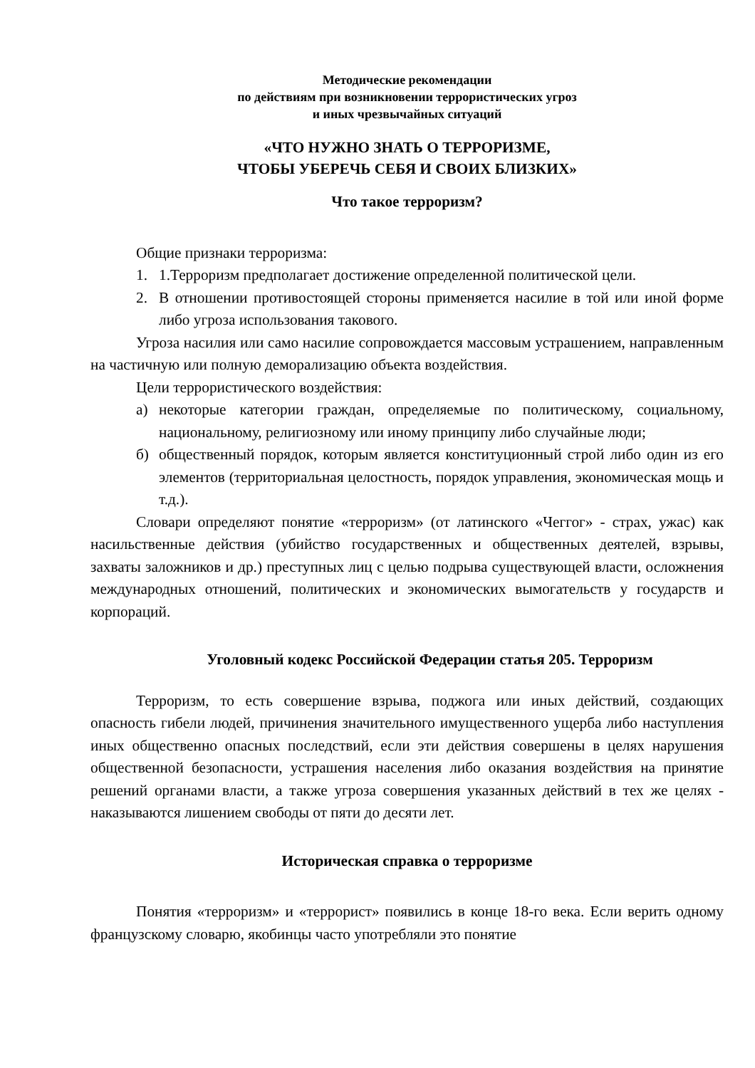Методические рекомендации
по действиям при возникновении террористических угроз
и иных чрезвычайных ситуаций
«ЧТО НУЖНО ЗНАТЬ О ТЕРРОРИЗМЕ,
ЧТОБЫ УБЕРЕЧЬ СЕБЯ И СВОИХ БЛИЗКИХ»
Что такое терроризм?
Общие признаки терроризма:
1. 1.Терроризм предполагает достижение определенной политической цели.
2. В отношении противостоящей стороны применяется насилие в той или иной форме либо угроза использования такового.
Угроза насилия или само насилие сопровождается массовым устрашением, направленным на частичную или полную деморализацию объекта воздействия.
Цели террористического воздействия:
а) некоторые категории граждан, определяемые по политическому, социальному, национальному, религиозному или иному принципу либо случайные люди;
б) общественный порядок, которым является конституционный строй либо один из его элементов (территориальная целостность, порядок управления, экономическая мощь и т.д.).
Словари определяют понятие «терроризм» (от латинского «Чеггог» - страх, ужас) как насильственные действия (убийство государственных и общественных деятелей, взрывы, захваты заложников и др.) преступных лиц с целью подрыва существующей власти, осложнения международных отношений, политических и экономических вымогательств у государств и корпораций.
Уголовный кодекс Российской Федерации статья 205. Терроризм
Терроризм, то есть совершение взрыва, поджога или иных действий, создающих опасность гибели людей, причинения значительного имущественного ущерба либо наступления иных общественно опасных последствий, если эти действия совершены в целях нарушения общественной безопасности, устрашения населения либо оказания воздействия на принятие решений органами власти, а также угроза совершения указанных действий в тех же целях - наказываются лишением свободы от пяти до десяти лет.
Историческая справка о терроризме
Понятия «терроризм» и «террорист» появились в конце 18-го века. Если верить одному французскому словарю, якобинцы часто употребляли это понятие